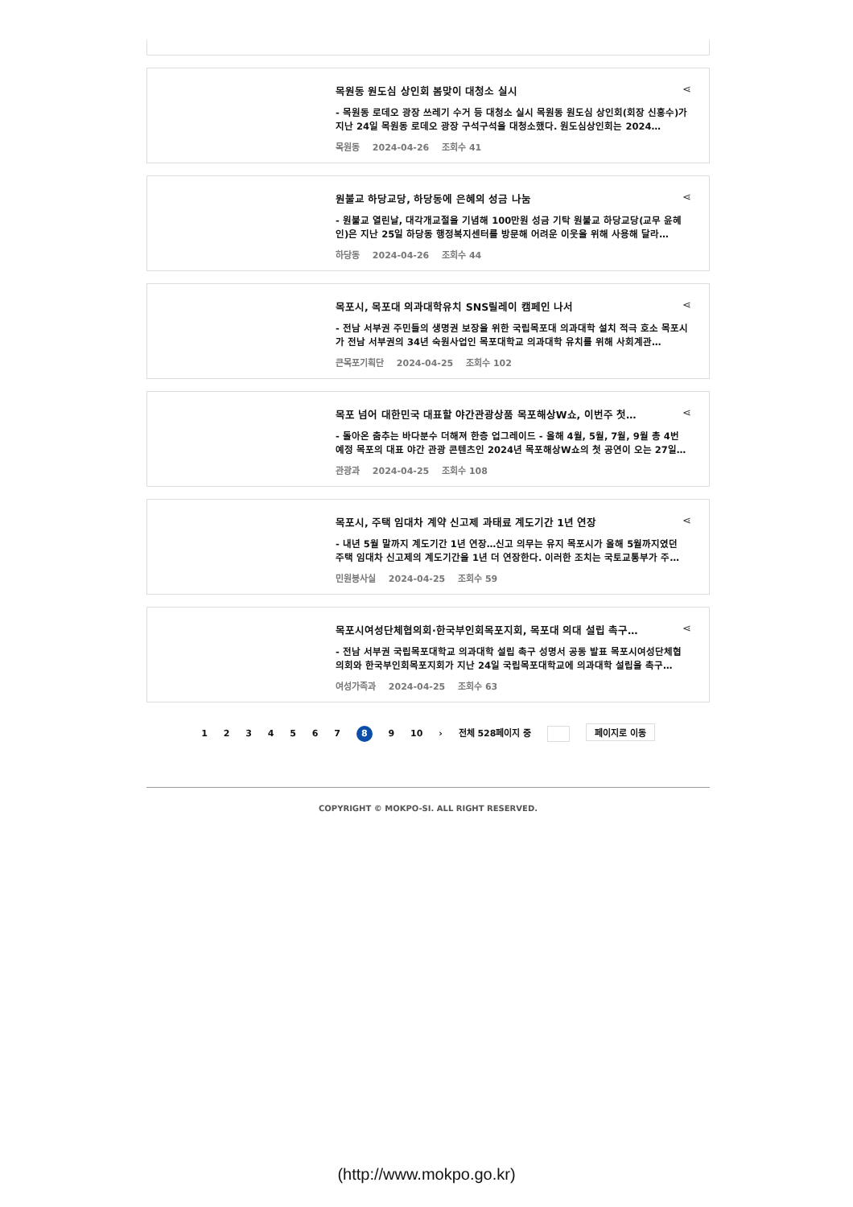⋖
목원동 원도심 상인회 봄맞이 대청소 실시
- 목원동 로데오 광장 쓰레기 수거 등 대청소 실시 목원동 원도심 상인회(회장 신홍수)가 지난 24일 목원동 로데오 광장 구석구석을 대청소했다. 원도심상인회는 2024…
목원동 2024-04-26 조회수 41
⋖
원불교 하당교당, 하당동에 은혜의 성금 나눔
- 원불교 열린날, 대각개교절을 기념해 100만원 성금 기탁 원불교 하당교당(교무 윤혜인)은 지난 25일 하당동 행정복지센터를 방문해 어려운 이웃을 위해 사용해 달라…
하당동 2024-04-26 조회수 44
⋖
목포시, 목포대 의과대학유치 SNS릴레이 캠페인 나서
- 전남 서부권 주민들의 생명권 보장을 위한 국립목포대 의과대학 설치 적극 호소 목포시가 전남 서부권의 34년 숙원사업인 목포대학교 의과대학 유치를 위해 사회계관…
큰목포기획단 2024-04-25 조회수 102
⋖
목포 넘어 대한민국 대표할 야간관광상품 목포해상W쇼, 이번주 첫…
- 돌아온 춤추는 바다분수 더해져 한층 업그레이드 - 올해 4월, 5월, 7월, 9월 총 4번 예정 목포의 대표 야간 관광 콘텐츠인 2024년 목포해상W쇼의 첫 공연이 오는 27일…
관광과 2024-04-25 조회수 108
⋖
목포시, 주택 임대차 계약 신고제 과태료 계도기간 1년 연장
- 내년 5월 말까지 계도기간 1년 연장…신고 의무는 유지 목포시가 올해 5월까지였던 주택 임대차 신고제의 계도기간을 1년 더 연장한다. 이러한 조치는 국토교통부가 주…
민원봉사실 2024-04-25 조회수 59
⋖
목포시여성단체협의회·한국부인회목포지회, 목포대 의대 설립 촉구…
- 전남 서부권 국립목포대학교 의과대학 설립 촉구 성명서 공동 발표 목포시여성단체협의회와 한국부인회목포지회가 지난 24일 국립목포대학교에 의과대학 설립을 촉구…
여성가족과 2024-04-25 조회수 63
1 2 3 4 5 6 7 8 9 10 › 전체 528페이지 중 페이지로 이동
COPYRIGHT © MOKPO-SI. ALL RIGHT RESERVED.
(http://www.mokpo.go.kr)